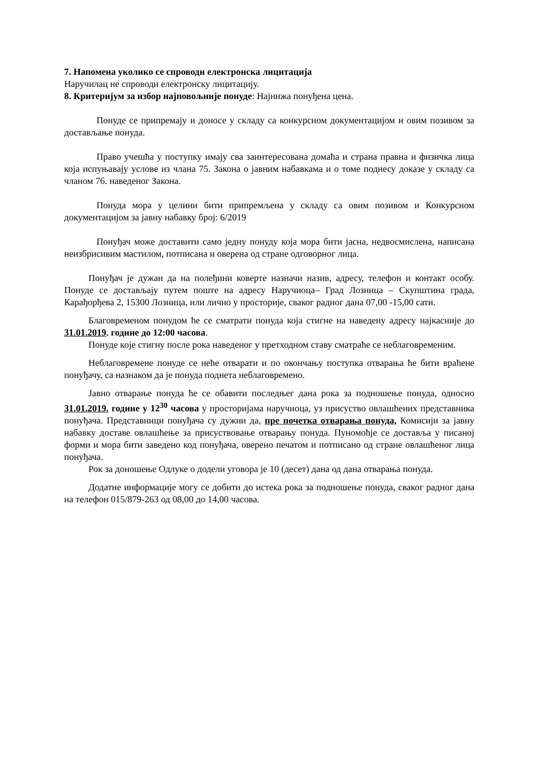7. Напомена уколико се спроводи електронска лицитација
Наручилац не спроводи електронску лицитацију.
8. Критеријум за избор најповољније понуде: Најнижа понуђена цена.
Понуде се припремају и доносе у складу са конкурсном документацијом и овим позивом за достављање понуда.
Право учешћа у поступку имају сва заинтересована домаћа и страна правна и физичка лица која испуњавају услове из члана 75. Закона о јавним набавкама и о томе поднесу доказе у складу са чланом 76. наведеног Закона.
Понуда мора у целини бити припремљена у складу са овим позивом и Конкурсном документацијом за јавну набавку број: 6/2019
Понуђач може доставити само једну понуду која мора бити јасна, недвосмислена, написана неизбрисивим мастилом, потписана и оверена од стране одговорног лица.
Понуђач је дужан да на полеђини коверте назначи назив, адресу, телефон и контакт особу. Понуде се достављају путем поште на адресу Наручиоца– Град Лозница – Скупштина града, Карађорђева 2, 15300 Лозница, или лично у просторије, сваког радног дана 07,00 -15,00 сати.
Благовременом понудом ће се сматрати понуда која стигне на наведену адресу најкасније до 31.01.2019. године до 12:00 часова.
Понуде које стигну после рока наведеног у претходном ставу сматраће се неблаговременим.
Неблаговремене понуде се неће отварати и по окончању поступка отварања ће бити враћене понуђачу, са назнаком да је понуда поднета неблаговремено.
Јавно отварање понуда ће се обавити последњег дана рока за подношење понуда, односно 31.01.2019. године у 12<sup>30</sup> часова у просторијама наручиоца, уз присуство овлашћених представника понуђача. Представници понуђача су дужни да, пре почетка отварања понуда, Комисији за јавну набавку доставе овлашћење за присуствовање отварању понуда. Пуномоћје се доставља у писаној форми и мора бити заведено код понуђача, оверено печатом и потписано од стране овлашћеног лица понуђача.
Рок за доношење Одлуке о додели уговора је 10 (десет) дана од дана отварања понуда.
Додатне информације могу се добити до истека рока за подношење понуда, сваког радног дана на телефон 015/879-263 од 08,00 до 14,00 часова.